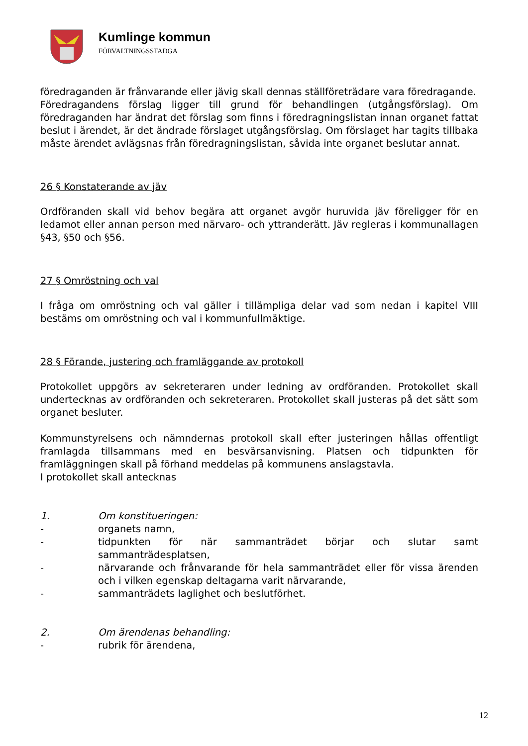Kumlinge kommun
FÖRVALTNINGSSTADGA
föredraganden är frånvarande eller jävig skall dennas ställföreträdare vara föredragande.
Föredragandens förslag ligger till grund för behandlingen (utgångsförslag). Om föredraganden har ändrat det förslag som finns i föredragningslistan innan organet fattat beslut i ärendet, är det ändrade förslaget utgångsförslag. Om förslaget har tagits tillbaka måste ärendet avlägsnas från föredragningslistan, såvida inte organet beslutar annat.
26 § Konstaterande av jäv
Ordföranden skall vid behov begära att organet avgör huruvida jäv föreligger för en ledamot eller annan person med närvaro- och yttranderätt. Jäv regleras i kommunallagen §43, §50 och §56.
27 § Omröstning och val
I fråga om omröstning och val gäller i tillämpliga delar vad som nedan i kapitel VIII bestäms om omröstning och val i kommunfullmäktige.
28 § Förande, justering och framläggande av protokoll
Protokollet uppgörs av sekreteraren under ledning av ordföranden. Protokollet skall undertecknas av ordföranden och sekreteraren. Protokollet skall justeras på det sätt som organet besluter.
Kommunstyrelsens och nämndernas protokoll skall efter justeringen hållas offentligt framlagda tillsammans med en besvärsanvisning. Platsen och tidpunkten för framläggningen skall på förhand meddelas på kommunens anslagstavla.
I protokollet skall antecknas
1. Om konstitueringen:
- organets namn,
- tidpunkten för när sammanträdet börjar och slutar samt sammanträdesplatsen,
- närvarande och frånvarande för hela sammanträdet eller för vissa ärenden och i vilken egenskap deltagarna varit närvarande,
- sammanträdets laglighet och beslutförhet.
2. Om ärendenas behandling:
- rubrik för ärendena,
12